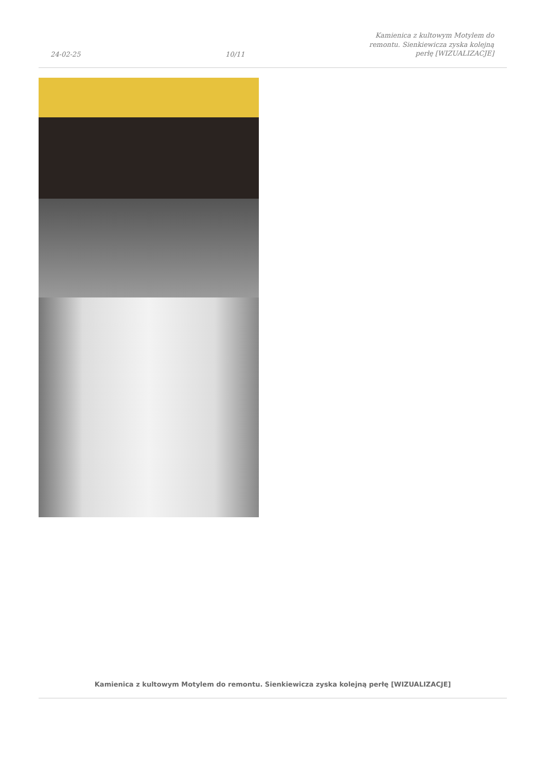24-02-25
10/11
Kamienica z kultowym Motylem do
remontu. Sienkiewicza zyska kolejną
perłę [WIZUALIZACJE]
Kamienica z kultowym Motylem do remontu. Sienkiewicza zyska kolejną perłę [WIZUALIZACJE]